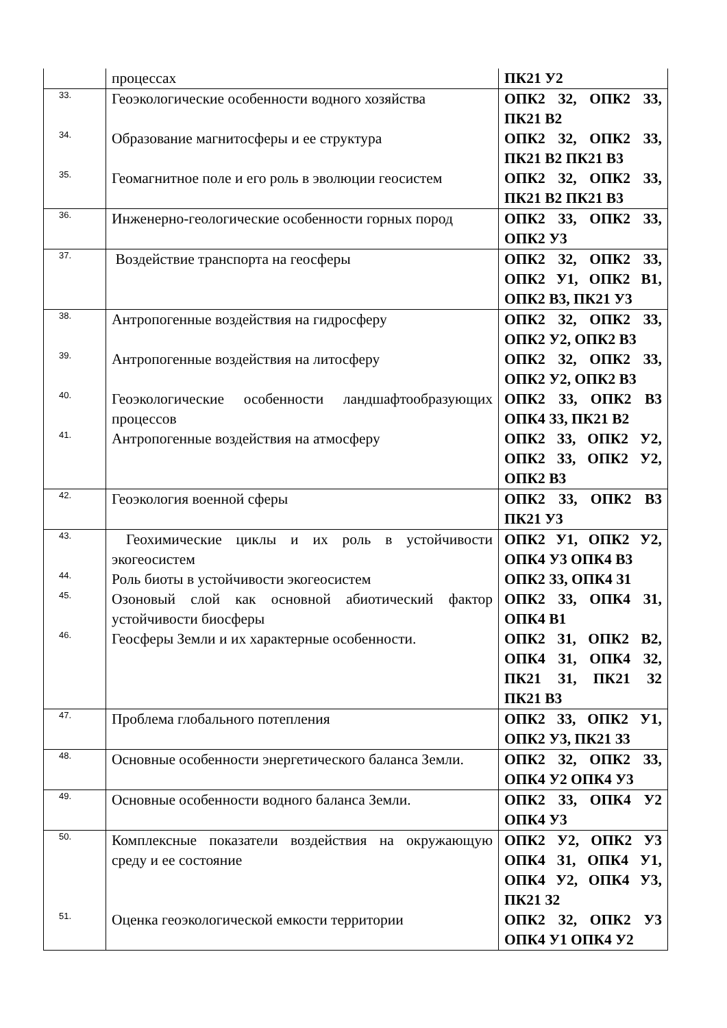| | процессах | ПК21 У2 |
| 33. | Геоэкологические особенности водного хозяйства | ОПК2 З2, ОПК2 З3, ПК21 В2 |
| 34. | Образование магнитосферы и ее структура | ОПК2 З2, ОПК2 З3, ПК21 В2 ПК21 В3 |
| 35. | Геомагнитное поле и его роль в эволюции геосистем | ОПК2 З2, ОПК2 З3, ПК21 В2 ПК21 В3 |
| 36. | Инженерно-геологические особенности горных пород | ОПК2 З3, ОПК2 З3, ОПК2 У3 |
| 37. | Воздействие транспорта на геосферы | ОПК2 З2, ОПК2 З3, ОПК2 У1, ОПК2 В1, ОПК2 В3, ПК21 У3 |
| 38. | Антропогенные воздействия на гидросферу | ОПК2 З2, ОПК2 З3, ОПК2 У2, ОПК2 В3 |
| 39. | Антропогенные воздействия на литосферу | ОПК2 З2, ОПК2 З3, ОПК2 У2, ОПК2 В3 |
| 40. | Геоэкологические особенности ландшафтообразующих процессов | ОПК2 З3, ОПК2 В3 ОПК4 З3, ПК21 В2 |
| 41. | Антропогенные воздействия на атмосферу | ОПК2 З3, ОПК2 У2, ОПК2 З3, ОПК2 У2, ОПК2 В3 |
| 42. | Геоэкология военной сферы | ОПК2 З3, ОПК2 В3 ПК21 У3 |
| 43. | Геохимические циклы и их роль в устойчивости экогеосистем | ОПК2 У1, ОПК2 У2, ОПК4 У3 ОПК4 В3 |
| 44. | Роль биоты в устойчивости экогеосистем | ОПК2 З3, ОПК4 З1 |
| 45. | Озоновый слой как основной абиотический фактор устойчивости биосферы | ОПК2 З3, ОПК4 З1, ОПК4 В1 |
| 46. | Геосферы Земли и их характерные особенности. | ОПК2 З1, ОПК2 В2, ОПК4 З1, ОПК4 З2, ПК21 З1, ПК21 З2 ПК21 В3 |
| 47. | Проблема глобального потепления | ОПК2 З3, ОПК2 У1, ОПК2 У3, ПК21 З3 |
| 48. | Основные особенности энергетического баланса Земли. | ОПК2 З2, ОПК2 З3, ОПК4 У2 ОПК4 У3 |
| 49. | Основные особенности водного баланса Земли. | ОПК2 З3, ОПК4 У2 ОПК4 У3 |
| 50. | Комплексные показатели воздействия на окружающую среду и ее состояние | ОПК2 У2, ОПК2 У3 ОПК4 З1, ОПК4 У1, ОПК4 У2, ОПК4 У3, ПК21 З2 |
| 51. | Оценка геоэкологической емкости территории | ОПК2 З2, ОПК2 У3 ОПК4 У1 ОПК4 У2 |